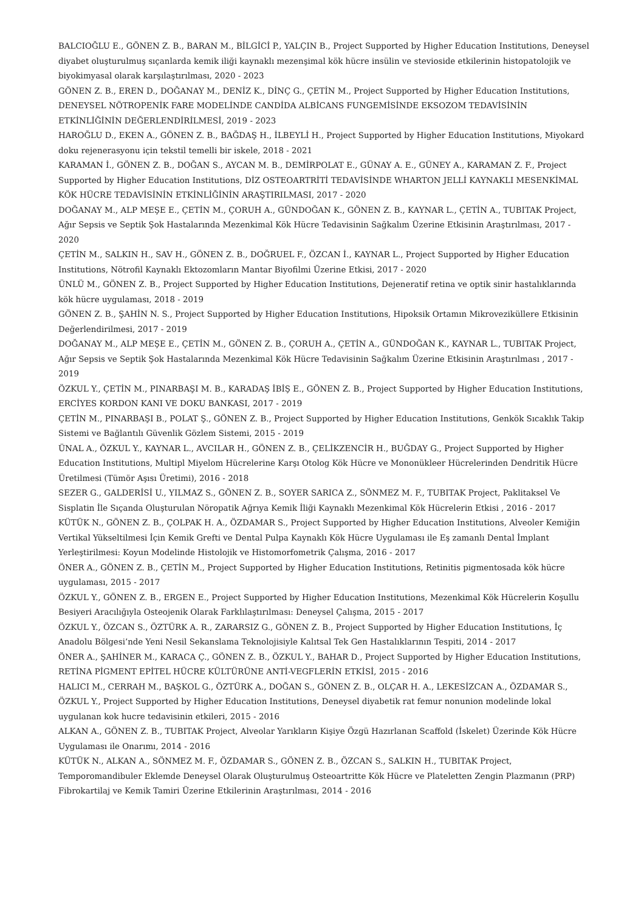BALCIOĞLU E., GÖNEN Z. B., BARAN M., BİLGİCİ P., YALÇIN B., Project Supported by Higher Education Institutions, Deneysel diyabet oluşturulmuş sıçanlarda kemik iliği kaynaklı mezenşimal kök hücre insülin ve stevioside etkilerinin histopatolojik ve biyokimyasal olarak karşılaştırılması, 2020 - 2023
GÖNEN Z. B., EREN D., DOĞANAY M., DENİZ K., DİNÇ G., ÇETİN M., Project Supported by Higher Education Institutions, DENEYSEL NÖTROPENİK FARE MODELİNDE CANDİDA ALBİCANS FUNGEMİSİNDE EKSOZOM TEDAVİSİNİN ETKİNLİĞİNİN DEĞERLENDİRİLMESİ, 2019 - 2023
HAROĞLU D., EKEN A., GÖNEN Z. B., BAĞDAŞ H., İLBEYLİ H., Project Supported by Higher Education Institutions, Miyokard doku rejenerasyonu için tekstil temelli bir iskele, 2018 - 2021
KARAMAN İ., GÖNEN Z. B., DOĞAN S., AYCAN M. B., DEMİRPOLAT E., GÜNAY A. E., GÜNEY A., KARAMAN Z. F., Project Supported by Higher Education Institutions, DİZ OSTEOARTRİTİ TEDAVİSİNDE WHARTON JELLİ KAYNAKLI MESENKİMAL KÖK HÜCRE TEDAVİSİNİN ETKİNLİĞİNİN ARAŞTIRILMASI, 2017 - 2020
DOĞANAY M., ALP MEŞE E., ÇETİN M., ÇORUH A., GÜNDOĞAN K., GÖNEN Z. B., KAYNAR L., ÇETİN A., TUBITAK Project, Ağır Sepsis ve Septik Şok Hastalarında Mezenkimal Kök Hücre Tedavisinin Sağkalım Üzerine Etkisinin Araştırılması, 2017 - 2020
ÇETİN M., SALKIN H., SAV H., GÖNEN Z. B., DOĞRUEL F., ÖZCAN İ., KAYNAR L., Project Supported by Higher Education Institutions, Nötrofil Kaynaklı Ektozomların Mantar Biyofilmi Üzerine Etkisi, 2017 - 2020
ÜNLÜ M., GÖNEN Z. B., Project Supported by Higher Education Institutions, Dejeneratif retina ve optik sinir hastalıklarında kök hücre uygulaması, 2018 - 2019
GÖNEN Z. B., ŞAHİN N. S., Project Supported by Higher Education Institutions, Hipoksik Ortamın Mikroveziküllere Etkisinin Değerlendirilmesi, 2017 - 2019
DOĞANAY M., ALP MEŞE E., ÇETİN M., GÖNEN Z. B., ÇORUH A., ÇETİN A., GÜNDOĞAN K., KAYNAR L., TUBITAK Project, Ağır Sepsis ve Septik Şok Hastalarında Mezenkimal Kök Hücre Tedavisinin Sağkalım Üzerine Etkisinin Araştırılması , 2017 - 2019
ÖZKUL Y., ÇETİN M., PINARBAŞI M. B., KARADAŞ İBİŞ E., GÖNEN Z. B., Project Supported by Higher Education Institutions, ERCİYES KORDON KANI VE DOKU BANKASI, 2017 - 2019
ÇETİN M., PINARBAŞI B., POLAT Ş., GÖNEN Z. B., Project Supported by Higher Education Institutions, Genkök Sıcaklık Takip Sistemi ve Bağlantılı Güvenlik Gözlem Sistemi, 2015 - 2019
ÜNAL A., ÖZKUL Y., KAYNAR L., AVCILAR H., GÖNEN Z. B., ÇELİKZENCİR H., BUĞDAY G., Project Supported by Higher Education Institutions, Multipl Miyelom Hücrelerine Karşı Otolog Kök Hücre ve Mononükleer Hücrelerinden Dendritik Hücre Üretilmesi (Tümör Aşısı Üretimi), 2016 - 2018
SEZER G., GALDERİSİ U., YILMAZ S., GÖNEN Z. B., SOYER SARICA Z., SÖNMEZ M. F., TUBITAK Project, Paklitaksel Ve Sisplatin İle Sıçanda Oluşturulan Nöropatik Ağrıya Kemik İliği Kaynaklı Mezenkimal Kök Hücrelerin Etkisi , 2016 - 2017
KÜTÜK N., GÖNEN Z. B., ÇOLPAK H. A., ÖZDAMAR S., Project Supported by Higher Education Institutions, Alveoler Kemiğin Vertikal Yükseltilmesi İçin Kemik Grefti ve Dental Pulpa Kaynaklı Kök Hücre Uygulaması ile Eş zamanlı Dental İmplant Yerleştirilmesi: Koyun Modelinde Histolojik ve Histomorfometrik Çalışma, 2016 - 2017
ÖNER A., GÖNEN Z. B., ÇETİN M., Project Supported by Higher Education Institutions, Retinitis pigmentosada kök hücre uygulaması, 2015 - 2017
ÖZKUL Y., GÖNEN Z. B., ERGEN E., Project Supported by Higher Education Institutions, Mezenkimal Kök Hücrelerin Koşullu Besiyeri Aracılığıyla Osteojenik Olarak Farklılaştırılması: Deneysel Çalışma, 2015 - 2017
ÖZKUL Y., ÖZCAN S., ÖZTÜRK A. R., ZARARSIZ G., GÖNEN Z. B., Project Supported by Higher Education Institutions, İç Anadolu Bölgesi’nde Yeni Nesil Sekanslama Teknolojisiyle Kalıtsal Tek Gen Hastalıklarının Tespiti, 2014 - 2017
ÖNER A., ŞAHİNER M., KARACA Ç., GÖNEN Z. B., ÖZKUL Y., BAHAR D., Project Supported by Higher Education Institutions, RETİNA PİGMENT EPİTEL HÜCRE KÜLTÜRÜNE ANTİ-VEGFLERİN ETKİSİ, 2015 - 2016
HALICI M., CERRAH M., BAŞKOL G., ÖZTÜRK A., DOĞAN S., GÖNEN Z. B., OLÇAR H. A., LEKESİZCAN A., ÖZDAMAR S., ÖZKUL Y., Project Supported by Higher Education Institutions, Deneysel diyabetik rat femur nonunion modelinde lokal uygulanan kok hucre tedavisinin etkileri, 2015 - 2016
ALKAN A., GÖNEN Z. B., TUBITAK Project, Alveolar Yarıkların Kişiye Özgü Hazırlanan Scaffold (İskelet) Üzerinde Kök Hücre Uygulaması ile Onarımı, 2014 - 2016
KÜTÜK N., ALKAN A., SÖNMEZ M. F., ÖZDAMAR S., GÖNEN Z. B., ÖZCAN S., SALKIN H., TUBITAK Project, Temporomandibuler Eklemde Deneysel Olarak Oluşturulmuş Osteoartritte Kök Hücre ve Plateletten Zengin Plazmanın (PRP) Fibrokartilaj ve Kemik Tamiri Üzerine Etkilerinin Araştırılması, 2014 - 2016